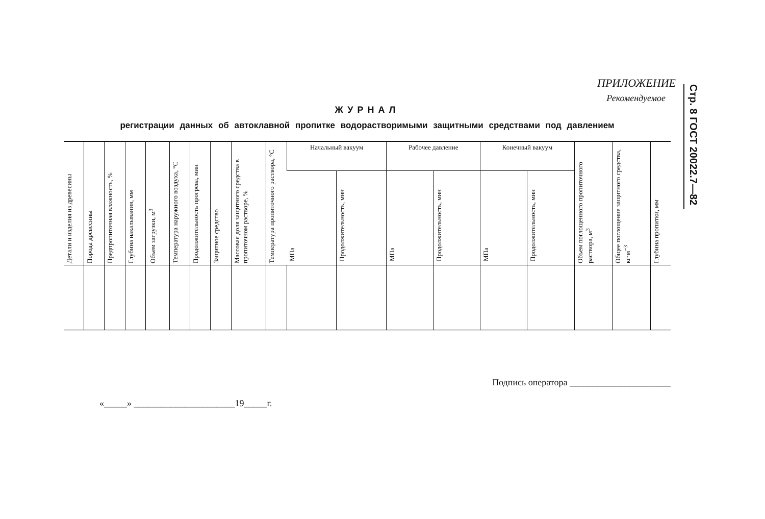Стр. 8 ГОСТ 20022.7—82
ПРИЛОЖЕНИЕ
Рекомендуемое
ЖУРНАЛ
регистрации данных об автоклавной пропитке водорастворимыми защитными средствами под давлением
| Детали и изделия из древесины | Порода древесины | Предпропиточная влажность, % | Глубина накалывания, мм | Объем загрузки, м<sup>3</sup> | Температура наружного воздуха, °С | Продолжительность прогрева, мин | Защитное средство | Массовая доля защитного средства в пропиточном растворе, % | Температура пропиточного раствора, °С | Начальный вакуум | | Рабочее давление | | Конечный вакуум | | Объем поглощенного пропиточного раствора, м<sup>3</sup> | Общее поглощение защитного средства, кг·м<sup>−3</sup> | Глубина пропитки, мм |
| --- | --- | --- | --- | --- | --- | --- | --- | --- | --- | --- | --- | --- | --- | --- | --- | --- | --- | --- |
| | | | | | | | | | | МПа | Продолжительность, мин | МПа | Продолжительность, мин | МПа | Продолжительность, мин | | | |
Подпись оператора ______________________
«_____» ______________________19_____г.